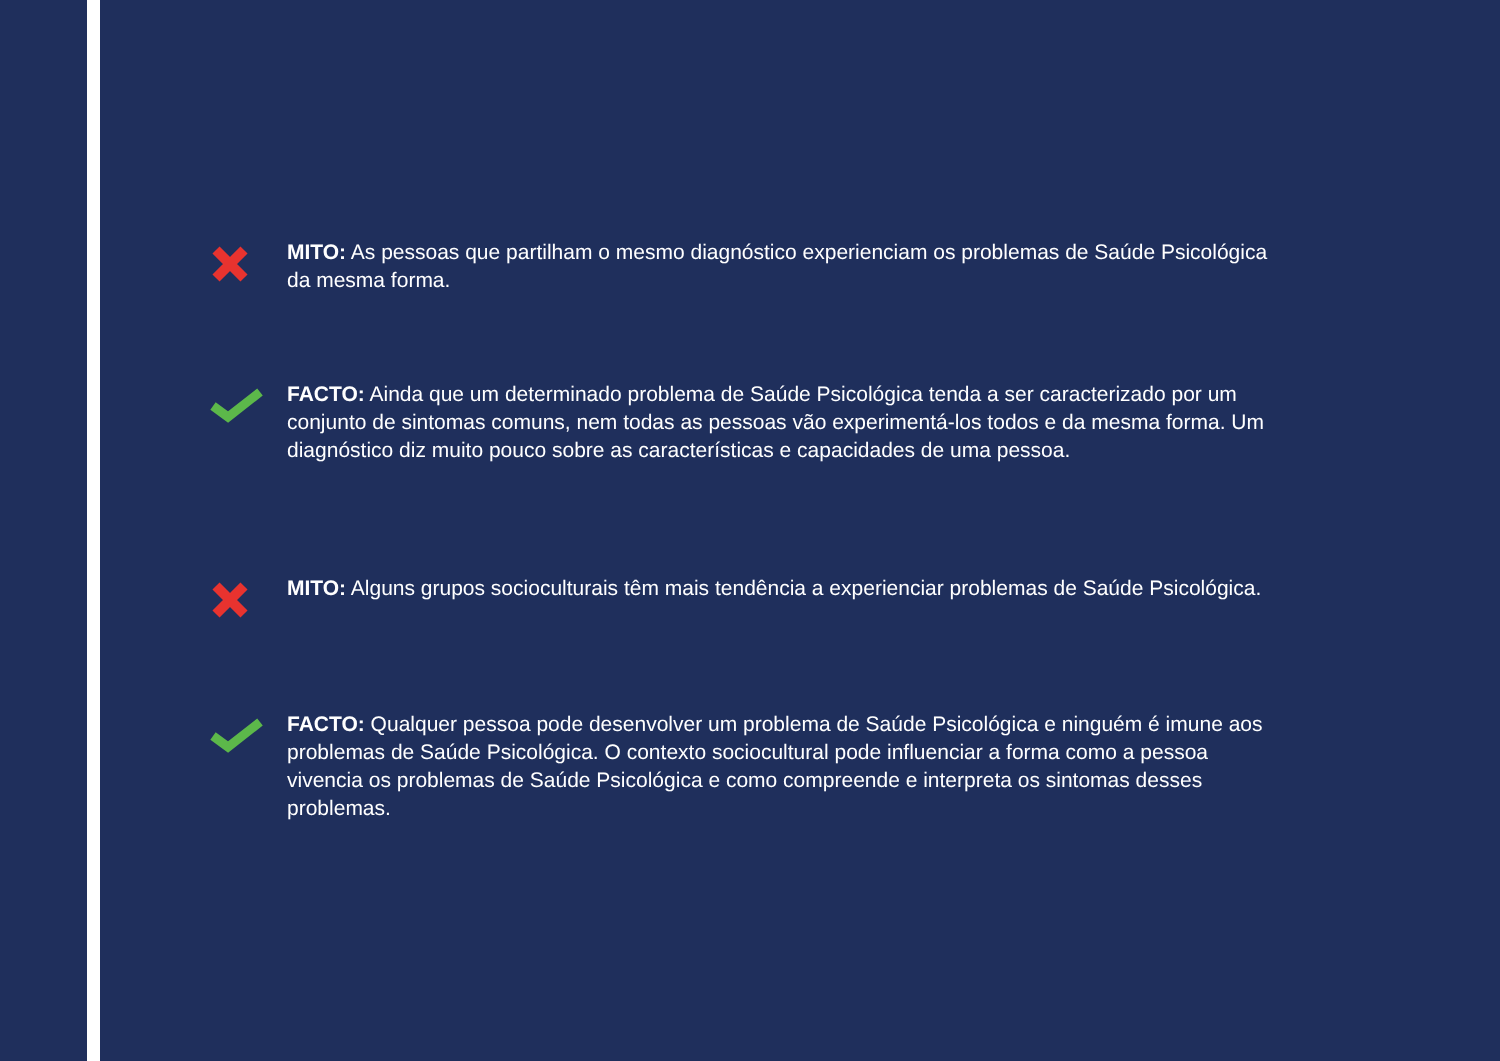MITO: As pessoas que partilham o mesmo diagnóstico experienciam os problemas de Saúde Psicológica da mesma forma.
FACTO: Ainda que um determinado problema de Saúde Psicológica tenda a ser caracterizado por um conjunto de sintomas comuns, nem todas as pessoas vão experimentá-los todos e da mesma forma. Um diagnóstico diz muito pouco sobre as características e capacidades de uma pessoa.
MITO: Alguns grupos socioculturais têm mais tendência a experienciar problemas de Saúde Psicológica.
FACTO: Qualquer pessoa pode desenvolver um problema de Saúde Psicológica e ninguém é imune aos problemas de Saúde Psicológica. O contexto sociocultural pode influenciar a forma como a pessoa vivencia os problemas de Saúde Psicológica e como compreende e interpreta os sintomas desses problemas.